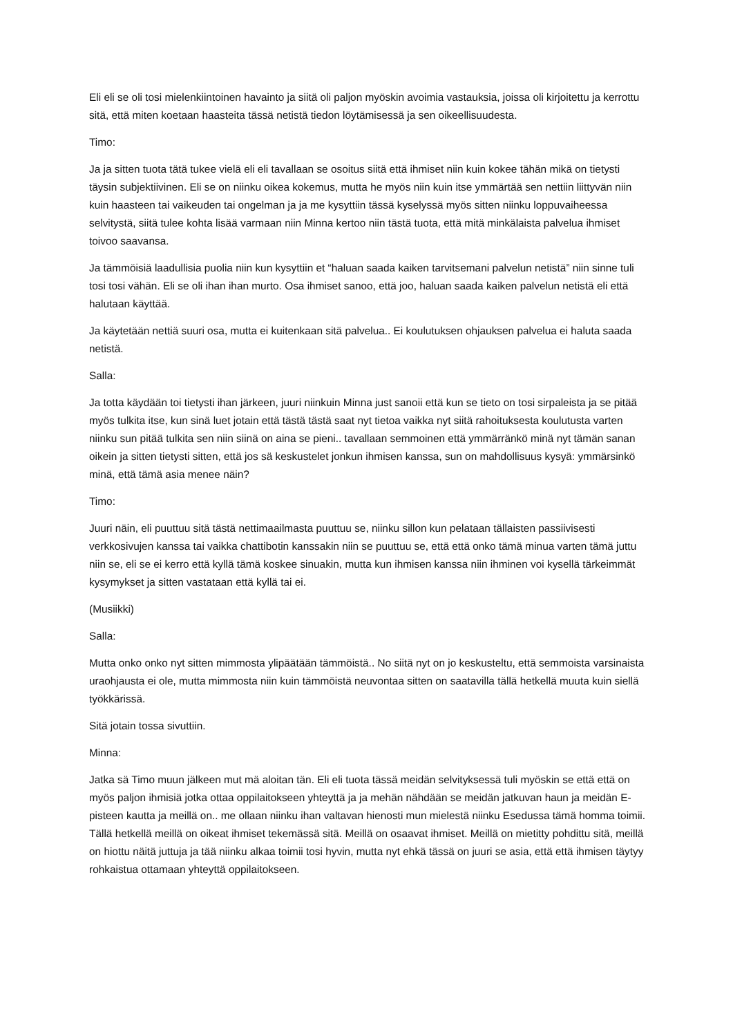Eli eli se oli tosi mielenkiintoinen havainto ja siitä oli paljon myöskin avoimia vastauksia, joissa oli kirjoitettu ja kerrottu sitä, että miten koetaan haasteita tässä netistä tiedon löytämisessä ja sen oikeellisuudesta.
Timo:
Ja ja sitten tuota tätä tukee vielä eli eli tavallaan se osoitus siitä että ihmiset niin kuin kokee tähän mikä on tietysti täysin subjektiivinen. Eli se on niinku oikea kokemus, mutta he myös niin kuin itse ymmärtää sen nettiin liittyvän niin kuin haasteen tai vaikeuden tai ongelman ja ja me kysyttiin tässä kyselyssä myös sitten niinku loppuvaiheessa selvitystä, siitä tulee kohta lisää varmaan niin Minna kertoo niin tästä tuota, että mitä minkälaista palvelua ihmiset toivoo saavansa.
Ja tämmöisiä laadullisia puolia niin kun kysyttiin et “haluan saada kaiken tarvitsemani palvelun netistä” niin sinne tuli tosi tosi vähän. Eli se oli ihan ihan murto. Osa ihmiset sanoo, että joo, haluan saada kaiken palvelun netistä eli että halutaan käyttää.
Ja käytetään nettiä suuri osa, mutta ei kuitenkaan sitä palvelua.. Ei koulutuksen ohjauksen palvelua ei haluta saada netistä.
Salla:
Ja totta käydään toi tietysti ihan järkeen, juuri niinkuin Minna just sanoii että kun se tieto on tosi sirpaleista ja se pitää myös tulkita itse, kun sinä luet jotain että tästä tästä saat nyt tietoa vaikka nyt siitä rahoituksesta koulutusta varten niinku sun pitää tulkita sen niin siinä on aina se pieni.. tavallaan semmoinen että ymmärränkö minä nyt tämän sanan oikein ja sitten tietysti sitten, että jos sä keskustelet jonkun ihmisen kanssa, sun on mahdollisuus kysyä: ymmärsinkö minä, että tämä asia menee näin?
Timo:
Juuri näin, eli puuttuu sitä tästä nettimaailmasta puuttuu se, niinku sillon kun pelataan tällaisten passiivisesti verkkosivujen kanssa tai vaikka chattibotin kanssakin niin se puuttuu se, että että onko tämä minua varten tämä juttu niin se, eli se ei kerro että kyllä tämä koskee sinuakin, mutta kun ihmisen kanssa niin ihminen voi kysellä tärkeimmät kysymykset ja sitten vastataan että kyllä tai ei.
(Musiikki)
Salla:
Mutta onko onko nyt sitten mimmosta ylipäätään tämmöistä.. No siitä nyt on jo keskusteltu, että semmoista varsinaista uraohjausta ei ole, mutta mimmosta niin kuin tämmöistä neuvontaa sitten on saatavilla tällä hetkellä muuta kuin siellä työkkärissä.
Sitä jotain tossa sivuttiin.
Minna:
Jatka sä Timo muun jälkeen mut mä aloitan tän. Eli eli tuota tässä meidän selvityksessä tuli myöskin se että että on myös paljon ihmisiä jotka ottaa oppilaitokseen yhteyttä ja ja mehän nähdään se meidän jatkuvan haun ja meidän E-pisteen kautta ja meillä on.. me ollaan niinku ihan valtavan hienosti mun mielestä niinku Esedussa tämä homma toimii. Tällä hetkellä meillä on oikeat ihmiset tekemässä sitä. Meillä on osaavat ihmiset. Meillä on mietitty pohdittu sitä, meillä on hiottu näitä juttuja ja tää niinku alkaa toimii tosi hyvin, mutta nyt ehkä tässä on juuri se asia, että että ihmisen täytyy rohkaistua ottamaan yhteyttä oppilaitokseen.